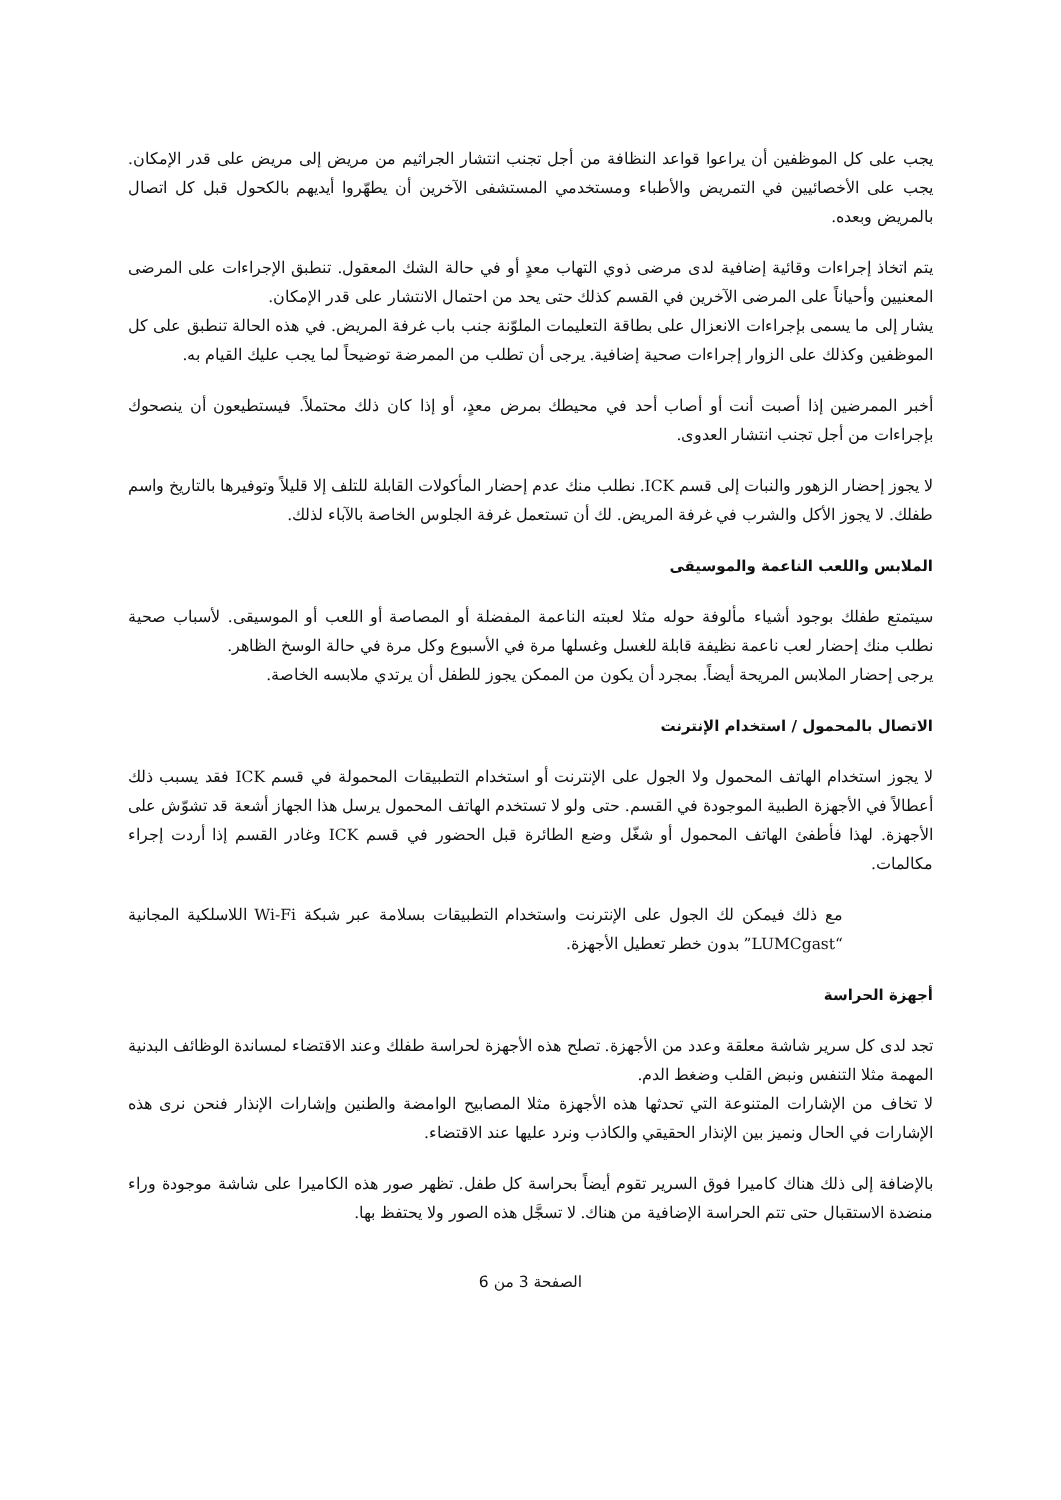يجب على كل الموظفين أن يراعوا قواعد النظافة من أجل تجنب انتشار الجراثيم من مريض إلى مريض على قدر الإمكان. يجب على الأخصائيين في التمريض والأطباء ومستخدمي المستشفى الآخرين أن يطهّروا أيديهم بالكحول قبل كل اتصال بالمريض وبعده.
يتم اتخاذ إجراءات وقائية إضافية لدى مرضى ذوي التهاب معدٍ أو في حالة الشك المعقول. تنطبق الإجراءات على المرضى المعنيين وأحياناً على المرضى الآخرين في القسم كذلك حتى يحد من احتمال الانتشار على قدر الإمكان.
يشار إلى ما يسمى بإجراءات الانعزال على بطاقة التعليمات الملوّنة جنب باب غرفة المريض. في هذه الحالة تنطبق على كل الموظفين وكذلك على الزوار إجراءات صحية إضافية. يرجى أن تطلب من الممرضة توضيحاً لما يجب عليك القيام به.
أخبر الممرضين إذا أصبت أنت أو أصاب أحد في محيطك بمرض معدٍ، أو إذا كان ذلك محتملاً. فيستطيعون أن ينصحوك بإجراءات من أجل تجنب انتشار العدوى.
لا يجوز إحضار الزهور والنبات إلى قسم ICK. نطلب منك عدم إحضار المأكولات القابلة للتلف إلا قليلاً وتوفيرها بالتاريخ واسم طفلك. لا يجوز الأكل والشرب في غرفة المريض. لك أن تستعمل غرفة الجلوس الخاصة بالآباء لذلك.
الملابس واللعب الناعمة والموسيقى
سيتمتع طفلك بوجود أشياء مألوفة حوله مثلا لعبته الناعمة المفضلة أو المصاصة أو اللعب أو الموسيقى. لأسباب صحية نطلب منك إحضار لعب ناعمة نظيفة قابلة للغسل وغسلها مرة في الأسبوع وكل مرة في حالة الوسخ الظاهر.
يرجى إحضار الملابس المريحة أيضاً. بمجرد أن يكون من الممكن يجوز للطفل أن يرتدي ملابسه الخاصة.
الاتصال بالمحمول / استخدام الإنترنت
لا يجوز استخدام الهاتف المحمول ولا الجول على الإنترنت أو استخدام التطبيقات المحمولة في قسم ICK فقد يسبب ذلك أعطالاً في الأجهزة الطبية الموجودة في القسم. حتى ولو لا تستخدم الهاتف المحمول يرسل هذا الجهاز أشعة قد تشوّش على الأجهزة. لهذا فأطفئ الهاتف المحمول أو شغّل وضع الطائرة قبل الحضور في قسم ICK وغادر القسم إذا أردت إجراء مكالمات.
مع ذلك فيمكن لك الجول على الإنترنت واستخدام التطبيقات بسلامة عبر شبكة Wi-Fi اللاسلكية المجانية “LUMCgast” بدون خطر تعطيل الأجهزة.
أجهزة الحراسة
تجد لدى كل سرير شاشة معلقة وعدد من الأجهزة. تصلح هذه الأجهزة لحراسة طفلك وعند الاقتضاء لمساندة الوظائف البدنية المهمة مثلا التنفس ونبض القلب وضغط الدم.
لا تخاف من الإشارات المتنوعة التي تحدثها هذه الأجهزة مثلا المصابيح الوامضة والطنين وإشارات الإنذار فنحن نرى هذه الإشارات في الحال ونميز بين الإنذار الحقيقي والكاذب ونرد عليها عند الاقتضاء.
بالإضافة إلى ذلك هناك كاميرا فوق السرير تقوم أيضاً بحراسة كل طفل. تظهر صور هذه الكاميرا على شاشة موجودة وراء منضدة الاستقبال حتى تتم الحراسة الإضافية من هناك. لا تسجَّل هذه الصور ولا يحتفظ بها.
الصفحة 3 من 6